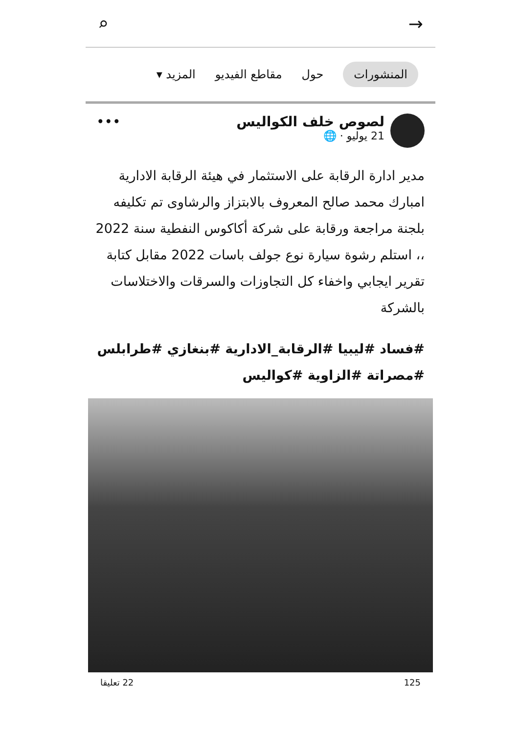→ ⌕
المنشورات حول مقاطع الفيديو المزيد ▾
لصوص خلف الكواليس
21 يوليو · 🌐
•••
مدير ادارة الرقابة على الاستثمار في هيئة الرقابة الادارية امبارك محمد صالح المعروف بالابتزاز والرشاوى تم تكليفه بلجنة مراجعة ورقابة على شركة أكاكوس النفطية سنة 2022 ،، استلم رشوة سيارة نوع جولف باسات 2022 مقابل كتابة تقرير ايجابي واخفاء كل التجاوزات والسرقات والاختلاسات بالشركة
#فساد #ليبيا #الرقابة_الادارية #بنغازي #طرابلس #مصراتة #الزاوية #كواليس
125 22 تعليقا